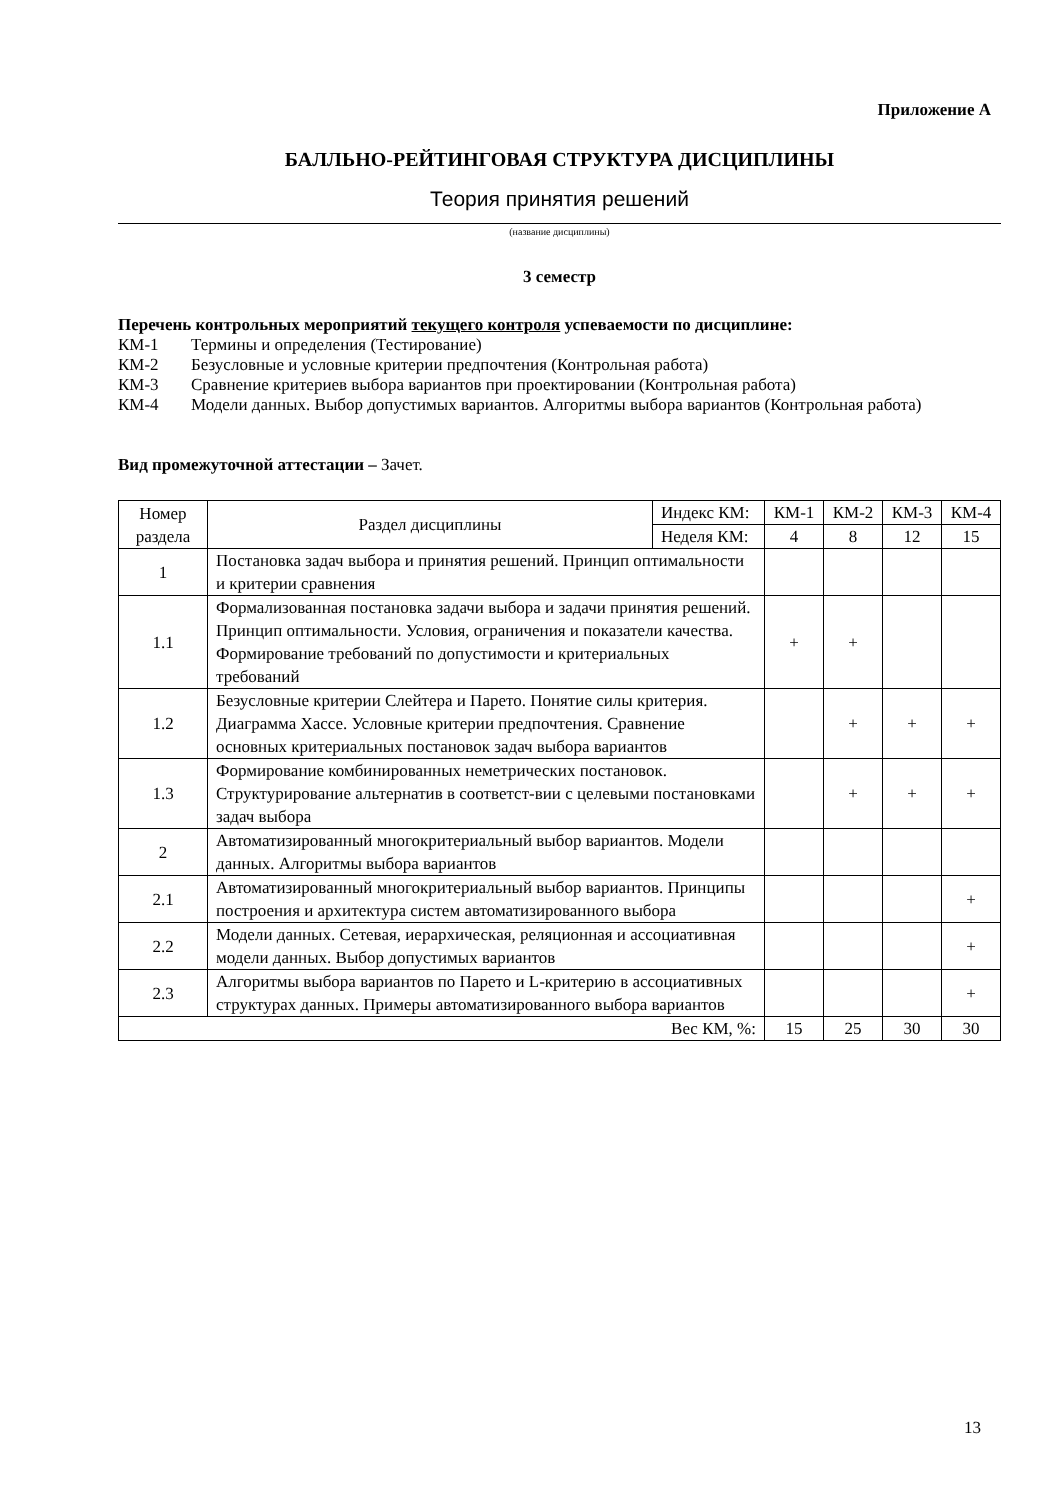Приложение А
БАЛЛЬНО-РЕЙТИНГОВАЯ СТРУКТУРА ДИСЦИПЛИНЫ
Теория принятия решений
(название дисциплины)
3 семестр
Перечень контрольных мероприятий текущего контроля успеваемости по дисциплине:
КМ-1 Термины и определения (Тестирование)
КМ-2 Безусловные и условные критерии предпочтения (Контрольная работа)
КМ-3 Сравнение критериев выбора вариантов при проектировании (Контрольная работа)
КМ-4 Модели данных. Выбор допустимых вариантов. Алгоритмы выбора вариантов (Контрольная работа)
Вид промежуточной аттестации – Зачет.
| Номер раздела | Раздел дисциплины | Индекс КМ: | КМ-1 | КМ-2 | КМ-3 | КМ-4 |
| --- | --- | --- | --- | --- | --- | --- |
| | | Неделя КМ: | 4 | 8 | 12 | 15 |
| 1 | Постановка задач выбора и принятия решений. Принцип оптимальности и критерии сравнения | | | | | |
| 1.1 | Формализованная постановка задачи выбора и задачи принятия решений. Принцип оптимальности. Условия, ограничения и показатели качества. Формирование требований по допустимости и критериальных требований | | + | + | | |
| 1.2 | Безусловные критерии Слейтера и Парето. Понятие силы критерия. Диаграмма Хассе. Условные критерии предпочтения. Сравнение основных критериальных постановок задач выбора вариантов | | | + | + | + |
| 1.3 | Формирование комбинированных неметрических постановок. Структурирование альтернатив в соответст-вии с целевыми постановками задач выбора | | | + | + | + |
| 2 | Автоматизированный многокритериальный выбор вариантов. Модели данных. Алгоритмы выбора вариантов | | | | | |
| 2.1 | Автоматизированный многокритериальный выбор вариантов. Принципы построения и архитектура систем автоматизированного выбора | | | | | + |
| 2.2 | Модели данных. Сетевая, иерархическая, реляционная и ассоциативная модели данных. Выбор допустимых вариантов | | | | | + |
| 2.3 | Алгоритмы выбора вариантов по Парето и L-критерию в ассоциативных структурах данных. Примеры автоматизированного выбора вариантов | | | | | + |
| Вес КМ, %: | | | 15 | 25 | 30 | 30 |
13